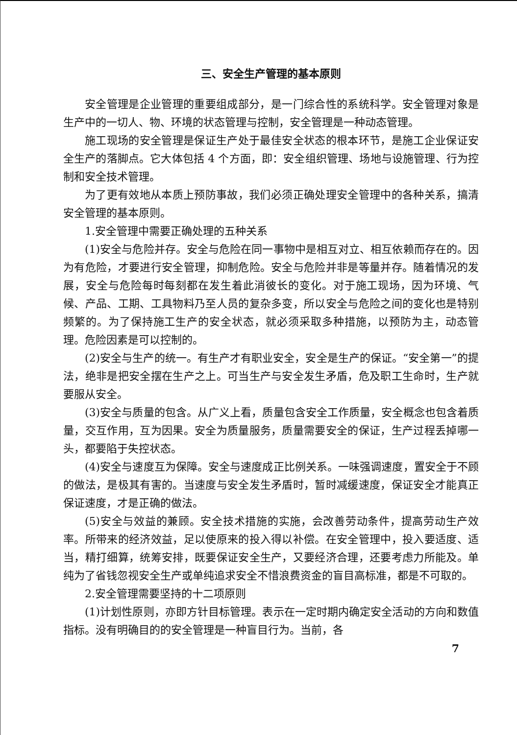三、安全生产管理的基本原则
安全管理是企业管理的重要组成部分，是一门综合性的系统科学。安全管理对象是生产中的一切人、物、环境的状态管理与控制，安全管理是一种动态管理。
施工现场的安全管理是保证生产处于最佳安全状态的根本环节，是施工企业保证安全生产的落脚点。它大体包括 4 个方面，即：安全组织管理、场地与设施管理、行为控制和安全技术管理。
为了更有效地从本质上预防事故，我们必须正确处理安全管理中的各种关系，搞清安全管理的基本原则。
1.安全管理中需要正确处理的五种关系
(1)安全与危险并存。安全与危险在同一事物中是相互对立、相互依赖而存在的。因为有危险，才要进行安全管理，抑制危险。安全与危险并非是等量并存。随着情况的发展，安全与危险每时每刻都在发生着此消彼长的变化。对于施工现场，因为环境、气候、产品、工期、工具物料乃至人员的复杂多变，所以安全与危险之间的变化也是特别频繁的。为了保持施工生产的安全状态，就必须采取多种措施，以预防为主，动态管理。危险因素是可以控制的。
(2)安全与生产的统一。有生产才有职业安全，安全是生产的保证。“安全第一”的提法，绝非是把安全摆在生产之上。可当生产与安全发生矛盾，危及职工生命时，生产就要服从安全。
(3)安全与质量的包含。从广义上看，质量包含安全工作质量，安全概念也包含着质量，交互作用，互为因果。安全为质量服务，质量需要安全的保证，生产过程丢掉哪一头，都要陷于失控状态。
(4)安全与速度互为保障。安全与速度成正比例关系。一味强调速度，置安全于不顾的做法，是极其有害的。当速度与安全发生矛盾时，暂时减缓速度，保证安全才能真正保证速度，才是正确的做法。
(5)安全与效益的兼顾。安全技术措施的实施，会改善劳动条件，提高劳动生产效率。所带来的经济效益，足以使原来的投入得以补偿。在安全管理中，投入要适度、适当，精打细算，统筹安排，既要保证安全生产，又要经济合理，还要考虑力所能及。单纯为了省钱忽视安全生产或单纯追求安全不惜浪费资金的盲目高标准，都是不可取的。
2.安全管理需要坚持的十二项原则
(1)计划性原则，亦即方针目标管理。表示在一定时期内确定安全活动的方向和数值指标。没有明确目的的安全管理是一种盲目行为。当前，各
7